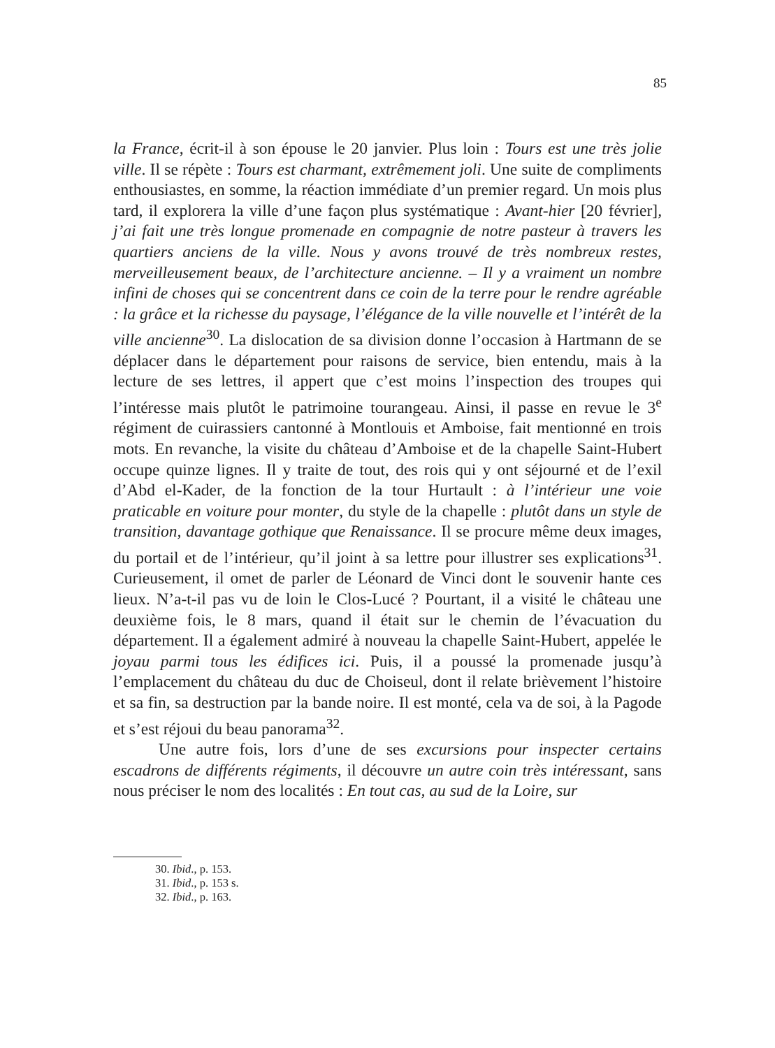85
la France, écrit-il à son épouse le 20 janvier. Plus loin : Tours est une très jolie ville. Il se répète : Tours est charmant, extrêmement joli. Une suite de compliments enthousiastes, en somme, la réaction immédiate d’un premier regard. Un mois plus tard, il explorera la ville d’une façon plus systématique : Avant-hier [20 février], j’ai fait une très longue promenade en compagnie de notre pasteur à travers les quartiers anciens de la ville. Nous y avons trouvé de très nombreux restes, merveilleusement beaux, de l’architecture ancienne. – Il y a vraiment un nombre infini de choses qui se concentrent dans ce coin de la terre pour le rendre agréable : la grâce et la richesse du paysage, l’élégance de la ville nouvelle et l’intérêt de la ville ancienne<sup>30</sup>. La dislocation de sa division donne l’occasion à Hartmann de se déplacer dans le département pour raisons de service, bien entendu, mais à la lecture de ses lettres, il appert que c’est moins l’inspection des troupes qui l’intéresse mais plutôt le patrimoine tourangeau. Ainsi, il passe en revue le 3<sup>e</sup> régiment de cuirassiers cantonné à Montlouis et Amboise, fait mentionné en trois mots. En revanche, la visite du château d’Amboise et de la chapelle Saint-Hubert occupe quinze lignes. Il y traite de tout, des rois qui y ont séjourné et de l’exil d’Abd el-Kader, de la fonction de la tour Hurtault : à l’intérieur une voie praticable en voiture pour monter, du style de la chapelle : plutôt dans un style de transition, davantage gothique que Renaissance. Il se procure même deux images, du portail et de l’intérieur, qu’il joint à sa lettre pour illustrer ses explications<sup>31</sup>. Curieusement, il omet de parler de Léonard de Vinci dont le souvenir hante ces lieux. N’a-t-il pas vu de loin le Clos-Lucé ? Pourtant, il a visité le château une deuxième fois, le 8 mars, quand il était sur le chemin de l’évacuation du département. Il a également admiré à nouveau la chapelle Saint-Hubert, appelée le joyau parmi tous les édifices ici. Puis, il a poussé la promenade jusqu’à l’emplacement du château du duc de Choiseul, dont il relate brièvement l’histoire et sa fin, sa destruction par la bande noire. Il est monté, cela va de soi, à la Pagode et s’est réjoui du beau panorama<sup>32</sup>.
Une autre fois, lors d’une de ses excursions pour inspecter certains escadrons de différents régiments, il découvre un autre coin très intéressant, sans nous préciser le nom des localités : En tout cas, au sud de la Loire, sur
30. Ibid., p. 153.
31. Ibid., p. 153 s.
32. Ibid., p. 163.